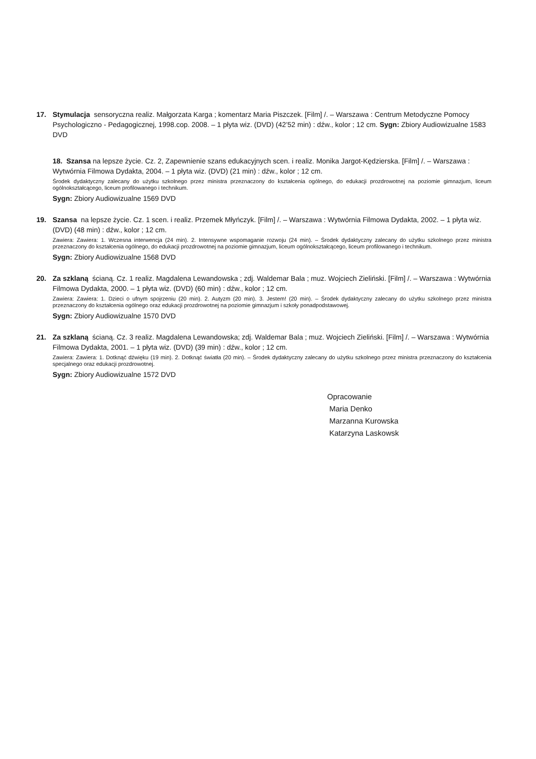17. Stymulacja sensoryczna realiz. Małgorzata Karga ; komentarz Maria Piszczek. [Film] /. – Warszawa : Centrum Metodyczne Pomocy Psychologiczno - Pedagogicznej, 1998.cop. 2008. – 1 płyta wiz. (DVD) (42’52 min) : dźw., kolor ; 12 cm. Sygn: Zbiory Audiowizualne 1583 DVD
18. Szansa na lepsze życie. Cz. 2, Zapewnienie szans edukacyjnych scen. i realiz. Monika Jargot-Kędzierska. [Film] /. – Warszawa : Wytwórnia Filmowa Dydakta, 2004. – 1 płyta wiz. (DVD) (21 min) : dźw., kolor ; 12 cm.
Środek dydaktyczny zalecany do użytku szkolnego przez ministra przeznaczony do kształcenia ogólnego, do edukacji prozdrowotnej na poziomie gimnazjum, liceum ogólnokształcącego, liceum profilowanego i technikum.
Sygn: Zbiory Audiowizualne 1569 DVD
19. Szansa na lepsze życie. Cz. 1 scen. i realiz. Przemek Młyńczyk. [Film] /. – Warszawa : Wytwórnia Filmowa Dydakta, 2002. – 1 płyta wiz. (DVD) (48 min) : dźw., kolor ; 12 cm.
Zawiera: Zawiera: 1. Wczesna interwencja (24 min). 2. Intensywne wspomaganie rozwoju (24 min). – Środek dydaktyczny zalecany do użytku szkolnego przez ministra przeznaczony do kształcenia ogólnego, do edukacji prozdrowotnej na poziomie gimnazjum, liceum ogólnokształcącego, liceum profilowanego i technikum.
Sygn: Zbiory Audiowizualne 1568 DVD
20. Za szklaną ścianą. Cz. 1 realiz. Magdalena Lewandowska ; zdj. Waldemar Bala ; muz. Wojciech Zieliński. [Film] /. – Warszawa : Wytwórnia Filmowa Dydakta, 2000. – 1 płyta wiz. (DVD) (60 min) : dźw., kolor ; 12 cm.
Zawiera: Zawiera: 1. Dzieci o ufnym spojrzeniu (20 min). 2. Autyzm (20 min). 3. Jestem! (20 min). – Środek dydaktyczny zalecany do użytku szkolnego przez ministra przeznaczony do kształcenia ogólnego oraz edukacji prozdrowotnej na poziomie gimnazjum i szkoły ponadpodstawowej.
Sygn: Zbiory Audiowizualne 1570 DVD
21. Za szklaną ścianą. Cz. 3 realiz. Magdalena Lewandowska; zdj. Waldemar Bala ; muz. Wojciech Zieliński. [Film] /. – Warszawa : Wytwórnia Filmowa Dydakta, 2001. – 1 płyta wiz. (DVD) (39 min) : dźw., kolor ; 12 cm.
Zawiera: Zawiera: 1. Dotknąć dźwięku (19 min). 2. Dotknąć światła (20 min). – Środek dydaktyczny zalecany do użytku szkolnego przez ministra przeznaczony do kształcenia specjalnego oraz edukacji prozdrowotnej.
Sygn: Zbiory Audiowizualne 1572 DVD
Opracowanie
Maria Denko
Marzanna Kurowska
Katarzyna Laskowsk